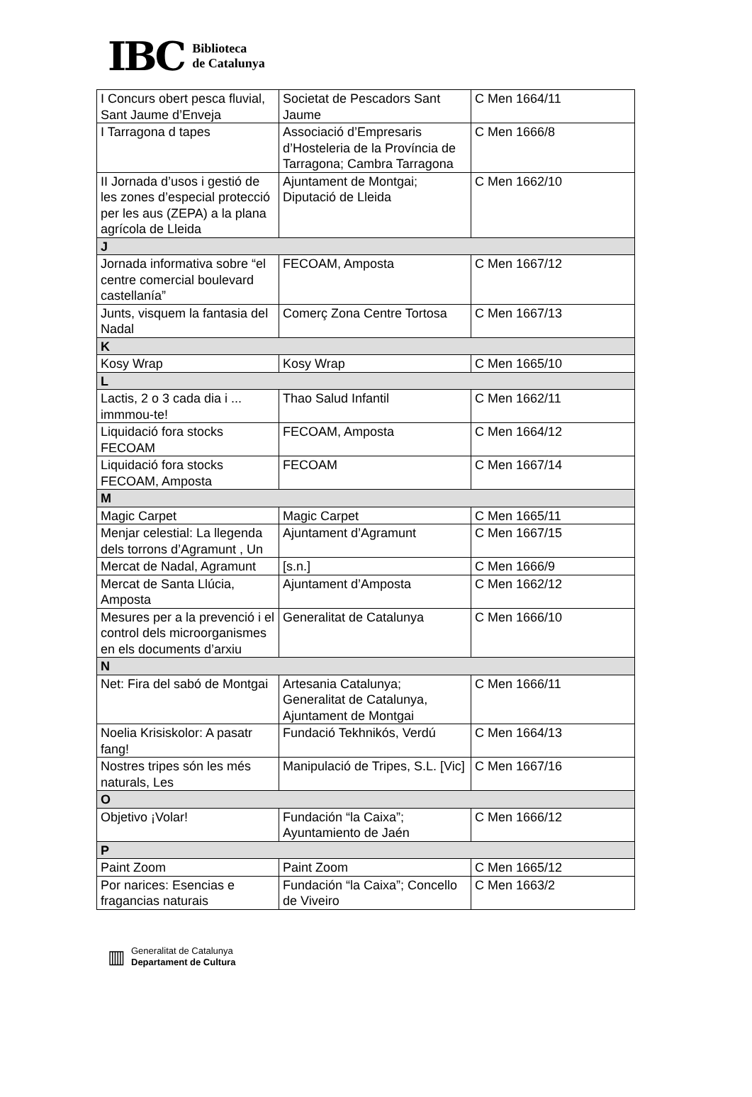IBC Biblioteca
de Catalunya
| I Concurs obert pesca fluvial, Sant Jaume d’Enveja | Societat de Pescadors Sant Jaume | C Men 1664/11 |
| I Tarragona d tapes | Associació d’Empresaris d’Hosteleria de la Província de Tarragona; Cambra Tarragona | C Men 1666/8 |
| II Jornada d’usos i gestió de les zones d’especial protecció per les aus (ZEPA) a la plana agrícola de Lleida | Ajuntament de Montgai; Diputació de Lleida | C Men 1662/10 |
| J | | |
| Jornada informativa sobre “el centre comercial boulevard castellanía” | FECOAM, Amposta | C Men 1667/12 |
| Junts, visquem la fantasia del Nadal | Comerç Zona Centre Tortosa | C Men 1667/13 |
| K | | |
| Kosy Wrap | Kosy Wrap | C Men 1665/10 |
| L | | |
| Lactis, 2 o 3 cada dia i ... immmou-te! | Thao Salud Infantil | C Men 1662/11 |
| Liquidació fora stocks FECOAM | FECOAM, Amposta | C Men 1664/12 |
| Liquidació fora stocks FECOAM, Amposta | FECOAM | C Men 1667/14 |
| M | | |
| Magic Carpet | Magic Carpet | C Men 1665/11 |
| Menjar celestial: La llegenda dels torrons d’Agramunt , Un | Ajuntament d’Agramunt | C Men 1667/15 |
| Mercat de Nadal, Agramunt | [s.n.] | C Men 1666/9 |
| Mercat de Santa Llúcia, Amposta | Ajuntament d’Amposta | C Men 1662/12 |
| Mesures per a la prevenció i el control dels microorganismes en els documents d’arxiu | Generalitat de Catalunya | C Men 1666/10 |
| N | | |
| Net: Fira del sabó de Montgai | Artesania Catalunya; Generalitat de Catalunya, Ajuntament de Montgai | C Men 1666/11 |
| Noelia Krisiskolor: A pasatr fang! | Fundació Tekhnikós, Verdú | C Men 1664/13 |
| Nostres tripes són les més naturals, Les | Manipulació de Tripes, S.L. [Vic] | C Men 1667/16 |
| O | | |
| Objetivo ¡Volar! | Fundación “la Caixa”; Ayuntamiento de Jaén | C Men 1666/12 |
| P | | |
| Paint Zoom | Paint Zoom | C Men 1665/12 |
| Por narices: Esencias e fragancias naturais | Fundación “la Caixa”; Concello de Viveiro | C Men 1663/2 |
▥ Generalitat de Catalunya
Departament de Cultura